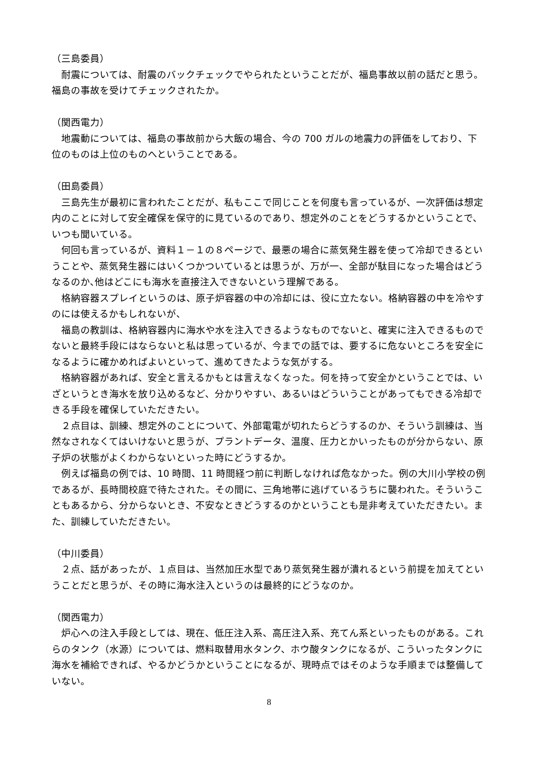（三島委員）
　耐震については、耐震のバックチェックでやられたということだが、福島事故以前の話だと思う。福島の事故を受けてチェックされたか。
（関西電力）
　地震動については、福島の事故前から大飯の場合、今の 700 ガルの地震力の評価をしており、下位のものは上位のものへということである。
（田島委員）
　三島先生が最初に言われたことだが、私もここで同じことを何度も言っているが、一次評価は想定内のことに対して安全確保を保守的に見ているのであり、想定外のことをどうするかということで、いつも聞いている。
　何回も言っているが、資料１－１の８ページで、最悪の場合に蒸気発生器を使って冷却できるということや、蒸気発生器にはいくつかついているとは思うが、万が一、全部が駄目になった場合はどうなるのか､他はどこにも海水を直接注入できないという理解である。
　格納容器スプレイというのは、原子炉容器の中の冷却には、役に立たない。格納容器の中を冷やすのには使えるかもしれないが、
　福島の教訓は、格納容器内に海水や水を注入できるようなものでないと、確実に注入できるものでないと最終手段にはならないと私は思っているが、今までの話では、要するに危ないところを安全になるように確かめればよいといって、進めてきたような気がする。
　格納容器があれば、安全と言えるかもとは言えなくなった。何を持って安全かということでは、いざというとき海水を放り込めるなど、分かりやすい、あるいはどういうことがあってもできる冷却できる手段を確保していただきたい。
　２点目は、訓練、想定外のことについて、外部電電が切れたらどうするのか、そういう訓練は、当然なされなくてはいけないと思うが、プラントデータ、温度、圧力とかいったものが分からない、原子炉の状態がよくわからないといった時にどうするか。
　例えば福島の例では、10 時間、11 時間経つ前に判断しなければ危なかった。例の大川小学校の例であるが、長時間校庭で待たされた。その間に、三角地帯に逃げているうちに襲われた。そういうこともあるから、分からないとき、不安なときどうするのかということも是非考えていただきたい。また、訓練していただきたい。
（中川委員）
　２点、話があったが、１点目は、当然加圧水型であり蒸気発生器が潰れるという前提を加えてということだと思うが、その時に海水注入というのは最終的にどうなのか。
（関西電力）
　炉心への注入手段としては、現在、低圧注入系、高圧注入系、充てん系といったものがある。これらのタンク（水源）については、燃料取替用水タンク、ホウ酸タンクになるが、こういったタンクに海水を補給できれば、やるかどうかということになるが、現時点ではそのような手順までは整備していない。
8